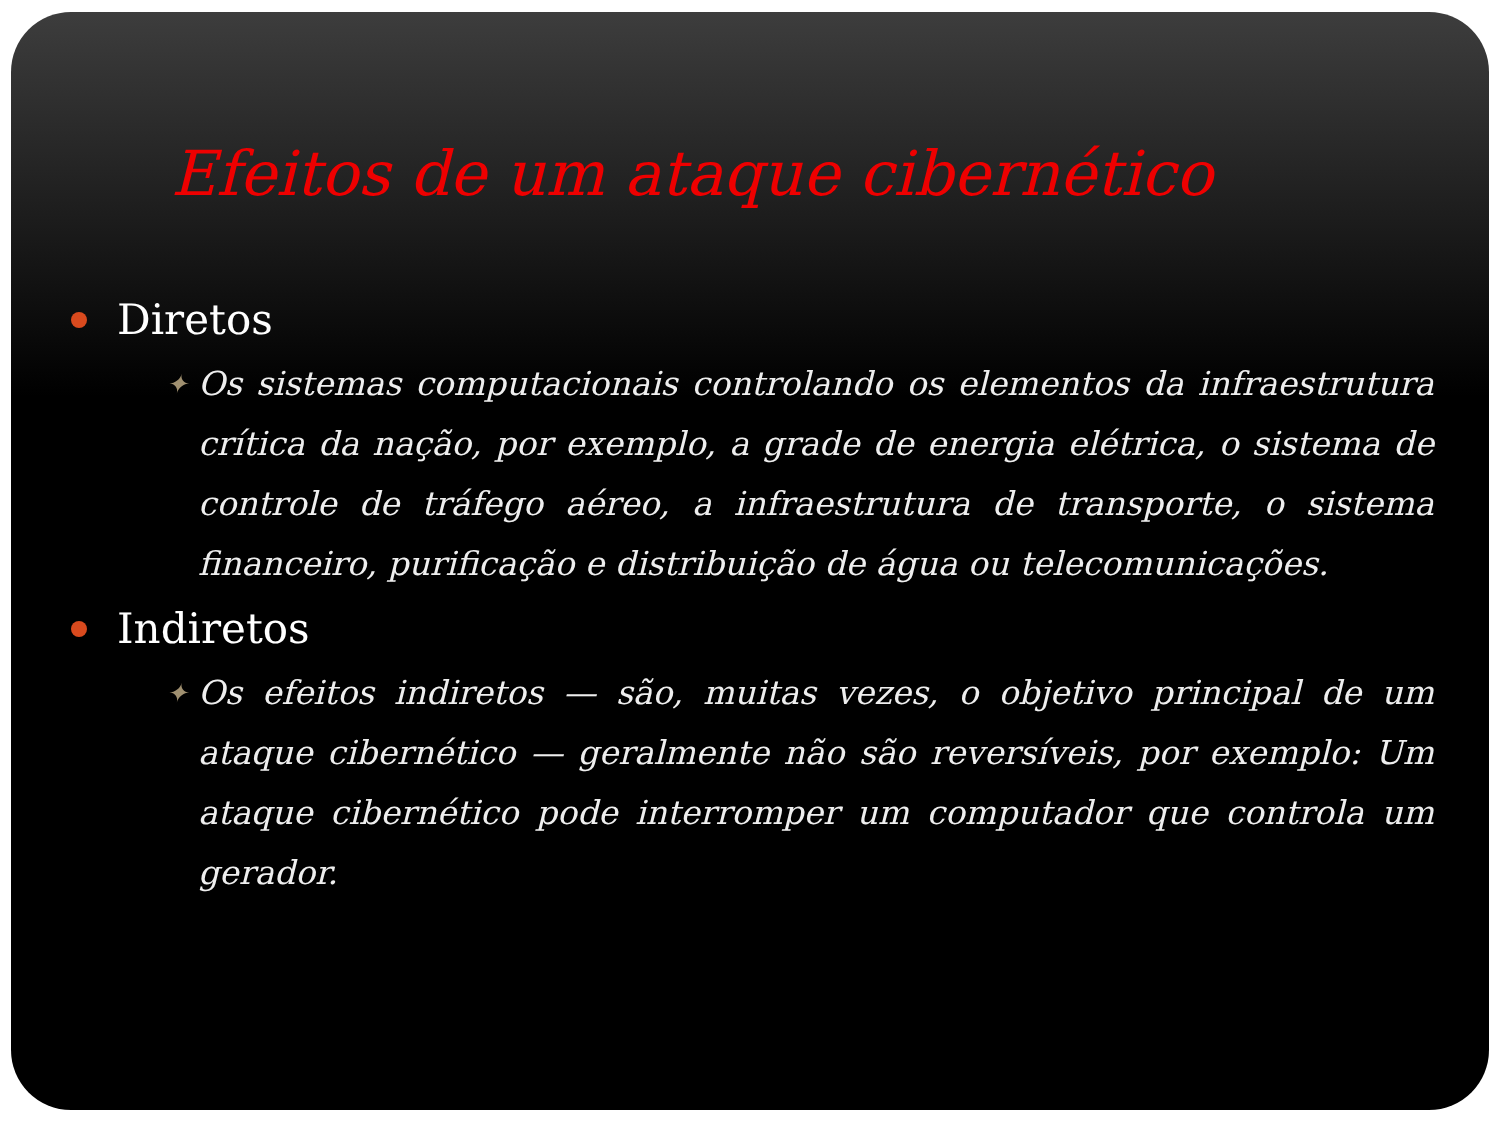Efeitos de um ataque cibernético
Diretos
✦
Os sistemas computacionais controlando os elementos da infraestrutura crítica da nação, por exemplo, a grade de energia elétrica, o sistema de controle de tráfego aéreo, a infraestrutura de transporte, o sistema financeiro, purificação e distribuição de água ou telecomunicações.
Indiretos
✦
Os efeitos indiretos — são, muitas vezes, o objetivo principal de um ataque cibernético — geralmente não são reversíveis, por exemplo: Um ataque cibernético pode interromper um computador que controla um gerador.